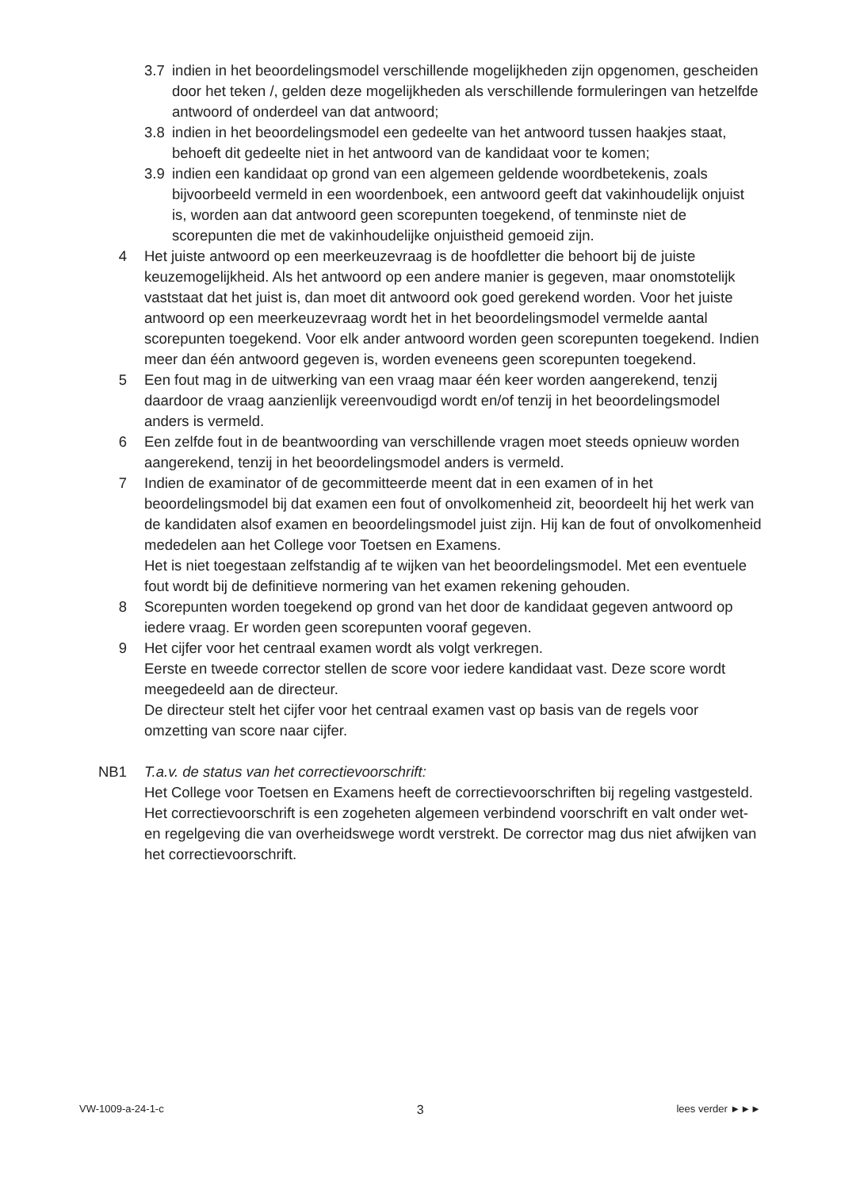3.7 indien in het beoordelingsmodel verschillende mogelijkheden zijn opgenomen, gescheiden door het teken /, gelden deze mogelijkheden als verschillende formuleringen van hetzelfde antwoord of onderdeel van dat antwoord;
3.8 indien in het beoordelingsmodel een gedeelte van het antwoord tussen haakjes staat, behoeft dit gedeelte niet in het antwoord van de kandidaat voor te komen;
3.9 indien een kandidaat op grond van een algemeen geldende woordbetekenis, zoals bijvoorbeeld vermeld in een woordenboek, een antwoord geeft dat vakinhoudelijk onjuist is, worden aan dat antwoord geen scorepunten toegekend, of tenminste niet de scorepunten die met de vakinhoudelijke onjuistheid gemoeid zijn.
4 Het juiste antwoord op een meerkeuzevraag is de hoofdletter die behoort bij de juiste keuzemogelijkheid. Als het antwoord op een andere manier is gegeven, maar onomstotelijk vaststaat dat het juist is, dan moet dit antwoord ook goed gerekend worden. Voor het juiste antwoord op een meerkeuzevraag wordt het in het beoordelingsmodel vermelde aantal scorepunten toegekend. Voor elk ander antwoord worden geen scorepunten toegekend. Indien meer dan één antwoord gegeven is, worden eveneens geen scorepunten toegekend.
5 Een fout mag in de uitwerking van een vraag maar één keer worden aangerekend, tenzij daardoor de vraag aanzienlijk vereenvoudigd wordt en/of tenzij in het beoordelingsmodel anders is vermeld.
6 Een zelfde fout in de beantwoording van verschillende vragen moet steeds opnieuw worden aangerekend, tenzij in het beoordelingsmodel anders is vermeld.
7 Indien de examinator of de gecommitteerde meent dat in een examen of in het beoordelingsmodel bij dat examen een fout of onvolkomenheid zit, beoordeelt hij het werk van de kandidaten alsof examen en beoordelingsmodel juist zijn. Hij kan de fout of onvolkomenheid mededelen aan het College voor Toetsen en Examens.
Het is niet toegestaan zelfstandig af te wijken van het beoordelingsmodel. Met een eventuele fout wordt bij de definitieve normering van het examen rekening gehouden.
8 Scorepunten worden toegekend op grond van het door de kandidaat gegeven antwoord op iedere vraag. Er worden geen scorepunten vooraf gegeven.
9 Het cijfer voor het centraal examen wordt als volgt verkregen.
Eerste en tweede corrector stellen de score voor iedere kandidaat vast. Deze score wordt meegedeeld aan de directeur.
De directeur stelt het cijfer voor het centraal examen vast op basis van de regels voor omzetting van score naar cijfer.
NB1 T.a.v. de status van het correctievoorschrift:
Het College voor Toetsen en Examens heeft de correctievoorschriften bij regeling vastgesteld. Het correctievoorschrift is een zogeheten algemeen verbindend voorschrift en valt onder wet- en regelgeving die van overheidswege wordt verstrekt. De corrector mag dus niet afwijken van het correctievoorschrift.
VW-1009-a-24-1-c 3 lees verder ►►►